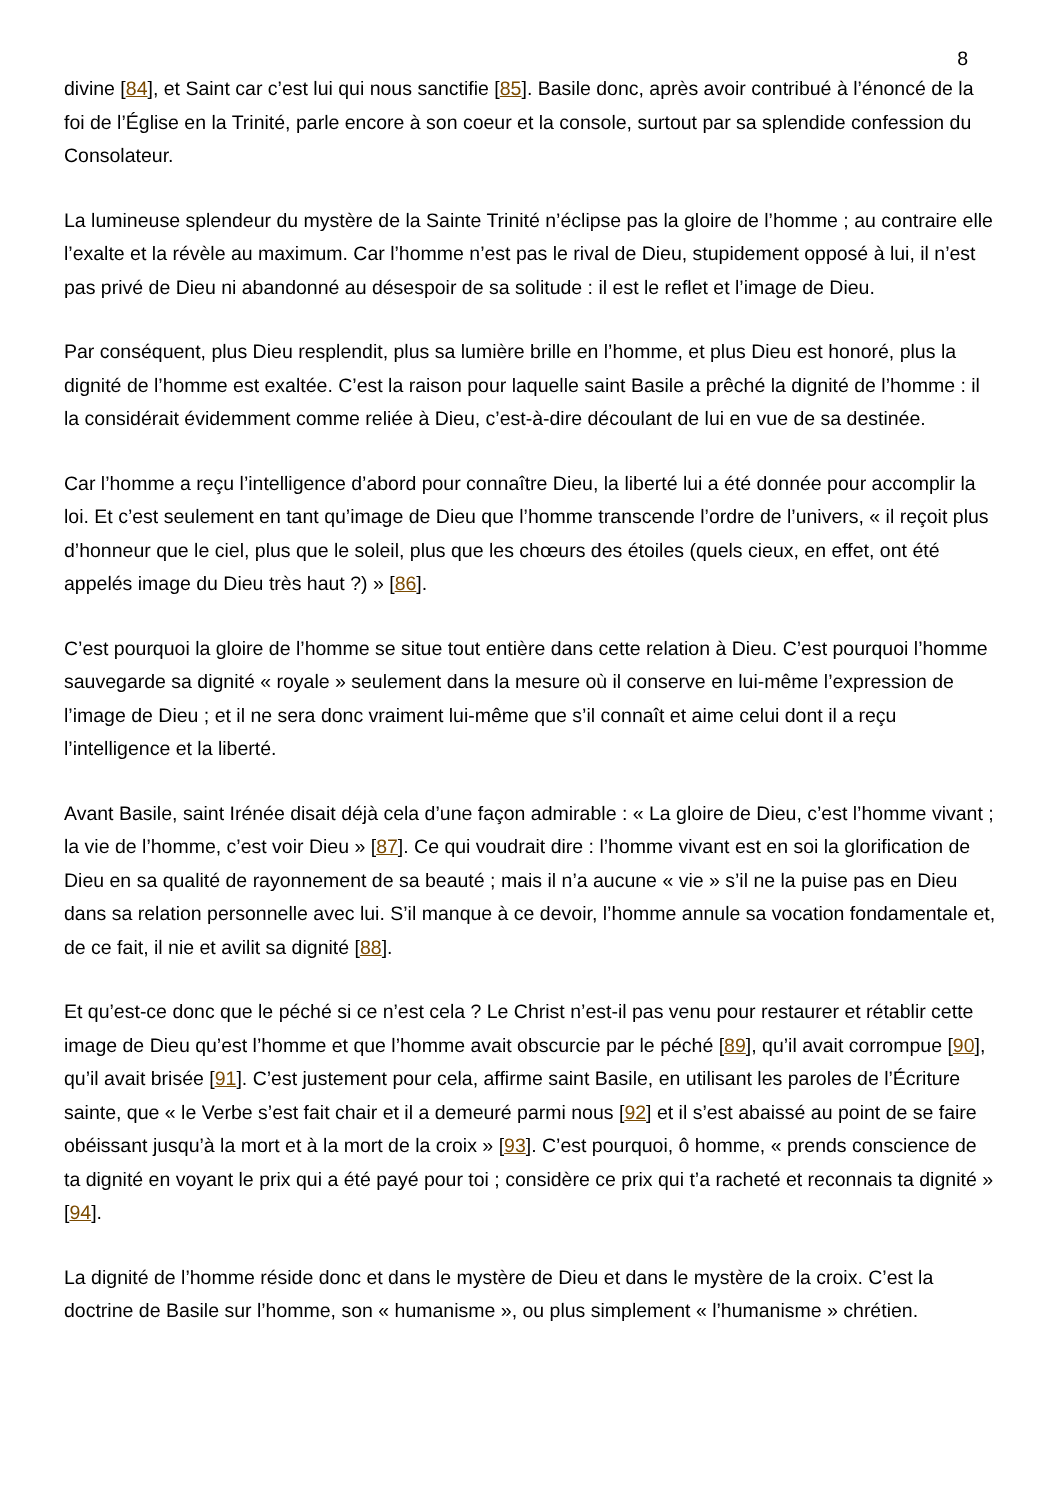8
divine [84], et Saint car c’est lui qui nous sanctifie [85]. Basile donc, après avoir contribué à l’énoncé de la foi de l’Église en la Trinité, parle encore à son coeur et la console, surtout par sa splendide confession du Consolateur.
La lumineuse splendeur du mystère de la Sainte Trinité n’éclipse pas la gloire de l’homme ; au contraire elle l’exalte et la révèle au maximum. Car l’homme n’est pas le rival de Dieu, stupidement opposé à lui, il n’est pas privé de Dieu ni abandonné au désespoir de sa solitude : il est le reflet et l’image de Dieu.
Par conséquent, plus Dieu resplendit, plus sa lumière brille en l’homme, et plus Dieu est honoré, plus la dignité de l’homme est exaltée. C’est la raison pour laquelle saint Basile a prêché la dignité de l’homme : il la considérait évidemment comme reliée à Dieu, c’est-à-dire découlant de lui en vue de sa destinée.
Car l’homme a reçu l’intelligence d’abord pour connaître Dieu, la liberté lui a été donnée pour accomplir la loi. Et c’est seulement en tant qu’image de Dieu que l’homme transcende l’ordre de l’univers, « il reçoit plus d’honneur que le ciel, plus que le soleil, plus que les chœurs des étoiles (quels cieux, en effet, ont été appelés image du Dieu très haut ?) » [86].
C’est pourquoi la gloire de l’homme se situe tout entière dans cette relation à Dieu. C’est pourquoi l’homme sauvegarde sa dignité « royale » seulement dans la mesure où il conserve en lui-même l’expression de l’image de Dieu ; et il ne sera donc vraiment lui-même que s’il connaît et aime celui dont il a reçu l’intelligence et la liberté.
Avant Basile, saint Irénée disait déjà cela d’une façon admirable : « La gloire de Dieu, c’est l’homme vivant ; la vie de l’homme, c’est voir Dieu » [87]. Ce qui voudrait dire : l’homme vivant est en soi la glorification de Dieu en sa qualité de rayonnement de sa beauté ; mais il n’a aucune « vie » s’il ne la puise pas en Dieu dans sa relation personnelle avec lui. S’il manque à ce devoir, l’homme annule sa vocation fondamentale et, de ce fait, il nie et avilit sa dignité [88].
Et qu’est-ce donc que le péché si ce n’est cela ? Le Christ n’est-il pas venu pour restaurer et rétablir cette image de Dieu qu’est l’homme et que l’homme avait obscurcie par le péché [89], qu’il avait corrompue [90], qu’il avait brisée [91]. C’est justement pour cela, affirme saint Basile, en utilisant les paroles de l’Écriture sainte, que « le Verbe s’est fait chair et il a demeuré parmi nous [92] et il s’est abaissé au point de se faire obéissant jusqu’à la mort et à la mort de la croix » [93]. C’est pourquoi, ô homme, « prends conscience de ta dignité en voyant le prix qui a été payé pour toi ; considère ce prix qui t’a racheté et reconnais ta dignité » [94].
La dignité de l’homme réside donc et dans le mystère de Dieu et dans le mystère de la croix. C’est la doctrine de Basile sur l’homme, son « humanisme », ou plus simplement « l’humanisme » chrétien.